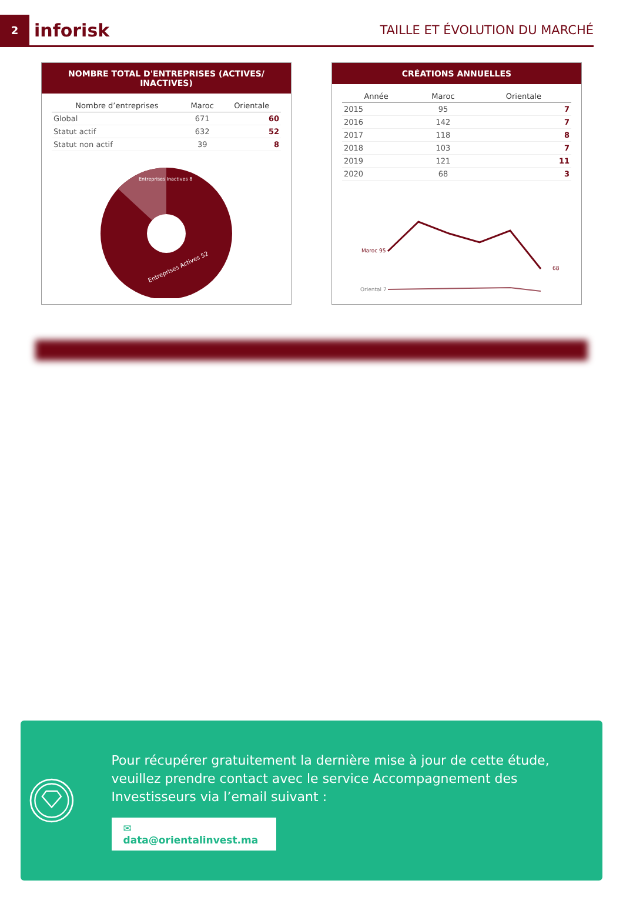2
inforisk
TAILLE ET ÉVOLUTION DU MARCHÉ
NOMBRE TOTAL D'ENTREPRISES (ACTIVES/ INACTIVES)
| Nombre d’entreprises | Maroc | Orientale |
| --- | --- | --- |
| Global | 671 | 60 |
| Statut actif | 632 | 52 |
| Statut non actif | 39 | 8 |
Entreprises Actives 52
Entreprises Inactives 8
CRÉATIONS ANNUELLES
| Année | Maroc | Orientale |
| --- | --- | --- |
| 2015 | 95 | 7 |
| 2016 | 142 | 7 |
| 2017 | 118 | 8 |
| 2018 | 103 | 7 |
| 2019 | 121 | 11 |
| 2020 | 68 | 3 |
Maroc 95
68
Oriental 7
Pour récupérer gratuitement la dernière mise à jour de cette étude, veuillez prendre contact avec le service Accompagnement des Investisseurs via l’email suivant :
✉ data@orientalinvest.ma